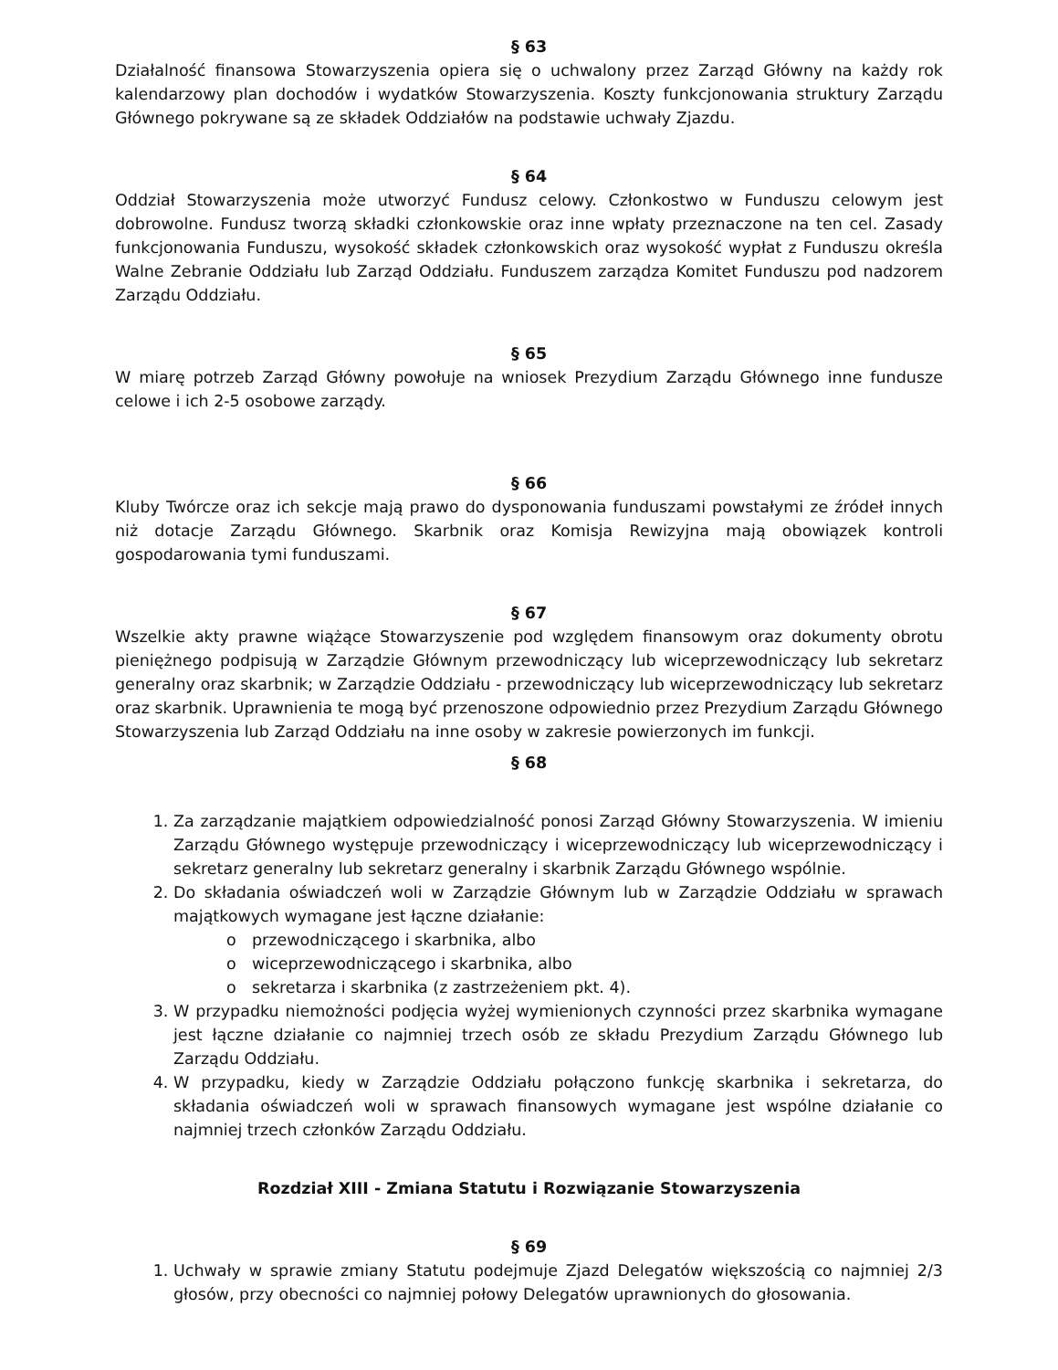§ 63
Działalność finansowa Stowarzyszenia opiera się o uchwalony przez Zarząd Główny na każdy rok kalendarzowy plan dochodów i wydatków Stowarzyszenia. Koszty funkcjonowania struktury Zarządu Głównego pokrywane są ze składek Oddziałów na podstawie uchwały Zjazdu.
§ 64
Oddział Stowarzyszenia może utworzyć Fundusz celowy. Członkostwo w Funduszu celowym jest dobrowolne. Fundusz tworzą składki członkowskie oraz inne wpłaty przeznaczone na ten cel. Zasady funkcjonowania Funduszu, wysokość składek członkowskich oraz wysokość wypłat z Funduszu określa Walne Zebranie Oddziału lub Zarząd Oddziału. Funduszem zarządza Komitet Funduszu pod nadzorem Zarządu Oddziału.
§ 65
W miarę potrzeb Zarząd Główny powołuje na wniosek Prezydium Zarządu Głównego inne fundusze celowe i ich 2-5 osobowe zarządy.
§ 66
Kluby Twórcze oraz ich sekcje mają prawo do dysponowania funduszami powstałymi ze źródeł innych niż dotacje Zarządu Głównego. Skarbnik oraz Komisja Rewizyjna mają obowiązek kontroli gospodarowania tymi funduszami.
§ 67
Wszelkie akty prawne wiążące Stowarzyszenie pod względem finansowym oraz dokumenty obrotu pieniężnego podpisują w Zarządzie Głównym przewodniczący lub wiceprzewodniczący lub sekretarz generalny oraz skarbnik; w Zarządzie Oddziału - przewodniczący lub wiceprzewodniczący lub sekretarz oraz skarbnik. Uprawnienia te mogą być przenoszone odpowiednio przez Prezydium Zarządu Głównego Stowarzyszenia lub Zarząd Oddziału na inne osoby w zakresie powierzonych im funkcji.
§ 68
1. Za zarządzanie majątkiem odpowiedzialność ponosi Zarząd Główny Stowarzyszenia. W imieniu Zarządu Głównego występuje przewodniczący i wiceprzewodniczący lub wiceprzewodniczący i sekretarz generalny lub sekretarz generalny i skarbnik Zarządu Głównego wspólnie.
2. Do składania oświadczeń woli w Zarządzie Głównym lub w Zarządzie Oddziału w sprawach majątkowych wymagane jest łączne działanie:
o przewodniczącego i skarbnika, albo
o wiceprzewodniczącego i skarbnika, albo
o sekretarza i skarbnika (z zastrzeżeniem pkt. 4).
3. W przypadku niemożności podjęcia wyżej wymienionych czynności przez skarbnika wymagane jest łączne działanie co najmniej trzech osób ze składu Prezydium Zarządu Głównego lub Zarządu Oddziału.
4. W przypadku, kiedy w Zarządzie Oddziału połączono funkcję skarbnika i sekretarza, do składania oświadczeń woli w sprawach finansowych wymagane jest wspólne działanie co najmniej trzech członków Zarządu Oddziału.
Rozdział XIII - Zmiana Statutu i Rozwiązanie Stowarzyszenia
§ 69
1. Uchwały w sprawie zmiany Statutu podejmuje Zjazd Delegatów większością co najmniej 2/3 głosów, przy obecności co najmniej połowy Delegatów uprawnionych do głosowania.